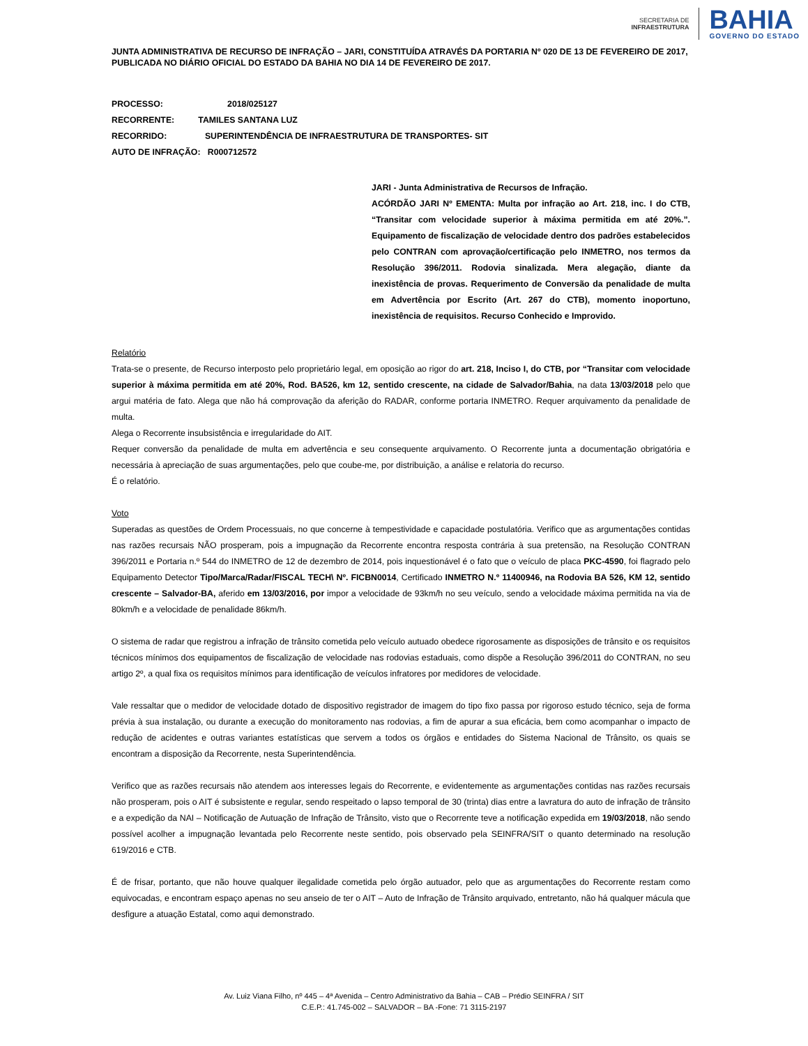SECRETARIA DE
INFRAESTRUTURA
BAHIA
GOVERNO DO ESTADO
JUNTA ADMINISTRATIVA DE RECURSO DE INFRAÇÃO – JARI, CONSTITUÍDA ATRAVÉS DA PORTARIA Nº 020 DE 13 DE FEVEREIRO DE 2017, PUBLICADA NO DIÁRIO OFICIAL DO ESTADO DA BAHIA NO DIA 14 DE FEVEREIRO DE 2017.
PROCESSO: 2018/025127
RECORRENTE: TAMILES SANTANA LUZ
RECORRIDO: SUPERINTENDÊNCIA DE INFRAESTRUTURA DE TRANSPORTES- SIT
AUTO DE INFRAÇÃO: R000712572
JARI - Junta Administrativa de Recursos de Infração.
ACÓRDÃO JARI Nº EMENTA: Multa por infração ao Art. 218, inc. I do CTB, “Transitar com velocidade superior à máxima permitida em até 20%.”. Equipamento de fiscalização de velocidade dentro dos padrões estabelecidos pelo CONTRAN com aprovação/certificação pelo INMETRO, nos termos da Resolução 396/2011. Rodovia sinalizada. Mera alegação, diante da inexistência de provas. Requerimento de Conversão da penalidade de multa em Advertência por Escrito (Art. 267 do CTB), momento inoportuno, inexistência de requisitos. Recurso Conhecido e Improvido.
Relatório
Trata-se o presente, de Recurso interposto pelo proprietário legal, em oposição ao rigor do art. 218, Inciso I, do CTB, por “Transitar com velocidade superior à máxima permitida em até 20%, Rod. BA526, km 12, sentido crescente, na cidade de Salvador/Bahia, na data 13/03/2018 pelo que argui matéria de fato. Alega que não há comprovação da aferição do RADAR, conforme portaria INMETRO. Requer arquivamento da penalidade de multa.
Alega o Recorrente insubsistência e irregularidade do AIT.
Requer conversão da penalidade de multa em advertência e seu consequente arquivamento. O Recorrente junta a documentação obrigatória e necessária à apreciação de suas argumentações, pelo que coube-me, por distribuição, a análise e relatoria do recurso.
É o relatório.
Voto
Superadas as questões de Ordem Processuais, no que concerne à tempestividade e capacidade postulatória. Verifico que as argumentações contidas nas razões recursais NÃO prosperam, pois a impugnação da Recorrente encontra resposta contrária à sua pretensão, na Resolução CONTRAN 396/2011 e Portaria n.º 544 do INMETRO de 12 de dezembro de 2014, pois inquestionável é o fato que o veículo de placa PKC-4590, foi flagrado pelo Equipamento Detector Tipo/Marca/Radar/FISCAL TECH\ Nº. FICBN0014, Certificado INMETRO N.º 11400946, na Rodovia BA 526, KM 12, sentido crescente – Salvador-BA, aferido em 13/03/2016, por impor a velocidade de 93km/h no seu veículo, sendo a velocidade máxima permitida na via de 80km/h e a velocidade de penalidade 86km/h.
O sistema de radar que registrou a infração de trânsito cometida pelo veículo autuado obedece rigorosamente as disposições de trânsito e os requisitos técnicos mínimos dos equipamentos de fiscalização de velocidade nas rodovias estaduais, como dispõe a Resolução 396/2011 do CONTRAN, no seu artigo 2º, a qual fixa os requisitos mínimos para identificação de veículos infratores por medidores de velocidade.
Vale ressaltar que o medidor de velocidade dotado de dispositivo registrador de imagem do tipo fixo passa por rigoroso estudo técnico, seja de forma prévia à sua instalação, ou durante a execução do monitoramento nas rodovias, a fim de apurar a sua eficácia, bem como acompanhar o impacto de redução de acidentes e outras variantes estatísticas que servem a todos os órgãos e entidades do Sistema Nacional de Trânsito, os quais se encontram a disposição da Recorrente, nesta Superintendência.
Verifico que as razões recursais não atendem aos interesses legais do Recorrente, e evidentemente as argumentações contidas nas razões recursais não prosperam, pois o AIT é subsistente e regular, sendo respeitado o lapso temporal de 30 (trinta) dias entre a lavratura do auto de infração de trânsito e a expedição da NAI – Notificação de Autuação de Infração de Trânsito, visto que o Recorrente teve a notificação expedida em 19/03/2018, não sendo possível acolher a impugnação levantada pelo Recorrente neste sentido, pois observado pela SEINFRA/SIT o quanto determinado na resolução 619/2016 e CTB.
É de frisar, portanto, que não houve qualquer ilegalidade cometida pelo órgão autuador, pelo que as argumentações do Recorrente restam como equivocadas, e encontram espaço apenas no seu anseio de ter o AIT – Auto de Infração de Trânsito arquivado, entretanto, não há qualquer mácula que desfigure a atuação Estatal, como aqui demonstrado.
Av. Luiz Viana Filho, nº 445 – 4ª Avenida – Centro Administrativo da Bahia – CAB – Prédio SEINFRA / SIT
C.E.P.: 41.745-002 – SALVADOR – BA -Fone: 71 3115-2197